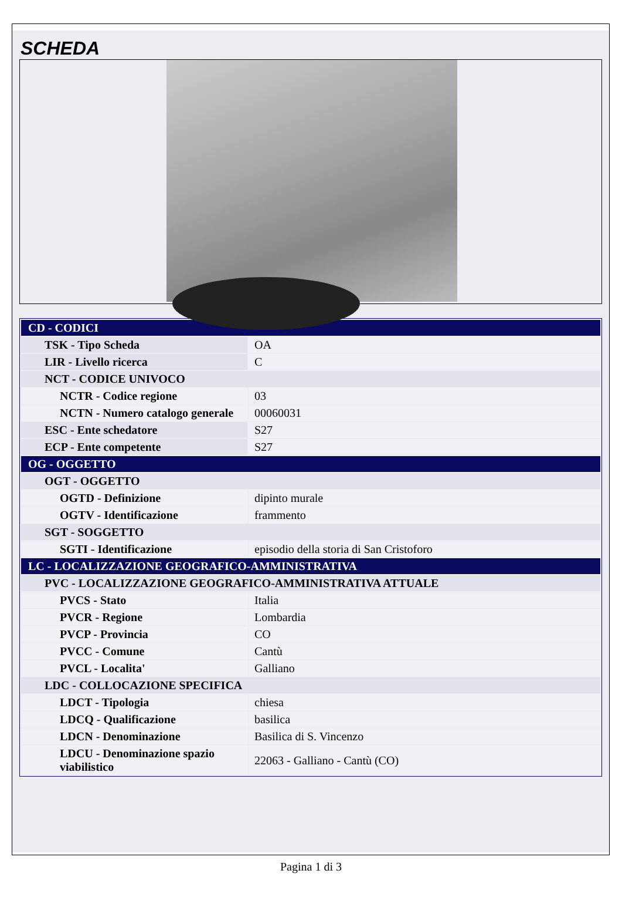SCHEDA
| CD - CODICI | |
| TSK - Tipo Scheda | OA |
| LIR - Livello ricerca | C |
| NCT - CODICE UNIVOCO | |
| NCTR - Codice regione | 03 |
| NCTN - Numero catalogo generale | 00060031 |
| ESC - Ente schedatore | S27 |
| ECP - Ente competente | S27 |
| OG - OGGETTO | |
| OGT - OGGETTO | |
| OGTD - Definizione | dipinto murale |
| OGTV - Identificazione | frammento |
| SGT - SOGGETTO | |
| SGTI - Identificazione | episodio della storia di San Cristoforo |
| LC - LOCALIZZAZIONE GEOGRAFICO-AMMINISTRATIVA | |
| PVC - LOCALIZZAZIONE GEOGRAFICO-AMMINISTRATIVA ATTUALE | |
| PVCS - Stato | Italia |
| PVCR - Regione | Lombardia |
| PVCP - Provincia | CO |
| PVCC - Comune | Cantù |
| PVCL - Localita' | Galliano |
| LDC - COLLOCAZIONE SPECIFICA | |
| LDCT - Tipologia | chiesa |
| LDCQ - Qualificazione | basilica |
| LDCN - Denominazione | Basilica di S. Vincenzo |
| LDCU - Denominazione spazio viabilistico | 22063 - Galliano - Cantù (CO) |
Pagina 1 di 3